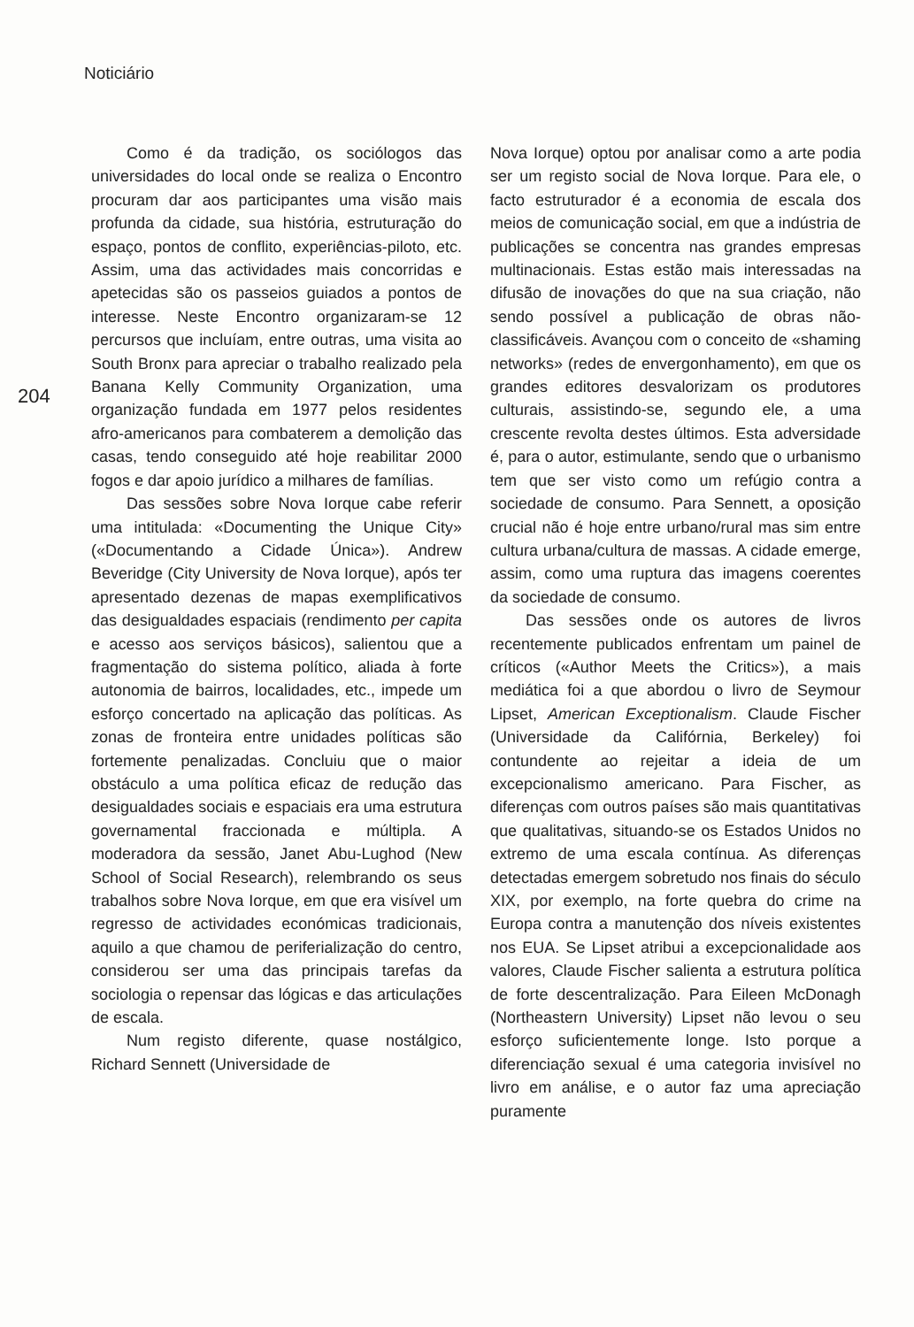Noticiário
204
Como é da tradição, os sociólogos das universidades do local onde se realiza o Encontro procuram dar aos participantes uma visão mais profunda da cidade, sua história, estruturação do espaço, pontos de conflito, experiências-piloto, etc. Assim, uma das actividades mais concorridas e apetecidas são os passeios guiados a pontos de interesse. Neste Encontro organizaram-se 12 percursos que incluíam, entre outras, uma visita ao South Bronx para apreciar o trabalho realizado pela Banana Kelly Community Organization, uma organização fundada em 1977 pelos residentes afro-americanos para combaterem a demolição das casas, tendo conseguido até hoje reabilitar 2000 fogos e dar apoio jurídico a milhares de famílias.
Das sessões sobre Nova Iorque cabe referir uma intitulada: «Documenting the Unique City» («Documentando a Cidade Única»). Andrew Beveridge (City University de Nova Iorque), após ter apresentado dezenas de mapas exemplificativos das desigualdades espaciais (rendimento per capita e acesso aos serviços básicos), salientou que a fragmentação do sistema político, aliada à forte autonomia de bairros, localidades, etc., impede um esforço concertado na aplicação das políticas. As zonas de fronteira entre unidades políticas são fortemente penalizadas. Concluiu que o maior obstáculo a uma política eficaz de redução das desigualdades sociais e espaciais era uma estrutura governamental fraccionada e múltipla. A moderadora da sessão, Janet Abu-Lughod (New School of Social Research), relembrando os seus trabalhos sobre Nova Iorque, em que era visível um regresso de actividades económicas tradicionais, aquilo a que chamou de periferialização do centro, considerou ser uma das principais tarefas da sociologia o repensar das lógicas e das articulações de escala.
Num registo diferente, quase nostálgico, Richard Sennett (Universidade de
Nova Iorque) optou por analisar como a arte podia ser um registo social de Nova Iorque. Para ele, o facto estruturador é a economia de escala dos meios de comunicação social, em que a indústria de publicações se concentra nas grandes empresas multinacionais. Estas estão mais interessadas na difusão de inovações do que na sua criação, não sendo possível a publicação de obras não-classificáveis. Avançou com o conceito de «shaming networks» (redes de envergonhamento), em que os grandes editores desvalorizam os produtores culturais, assistindo-se, segundo ele, a uma crescente revolta destes últimos. Esta adversidade é, para o autor, estimulante, sendo que o urbanismo tem que ser visto como um refúgio contra a sociedade de consumo. Para Sennett, a oposição crucial não é hoje entre urbano/rural mas sim entre cultura urbana/cultura de massas. A cidade emerge, assim, como uma ruptura das imagens coerentes da sociedade de consumo.
Das sessões onde os autores de livros recentemente publicados enfrentam um painel de críticos («Author Meets the Critics»), a mais mediática foi a que abordou o livro de Seymour Lipset, American Exceptionalism. Claude Fischer (Universidade da Califórnia, Berkeley) foi contundente ao rejeitar a ideia de um excepcionalismo americano. Para Fischer, as diferenças com outros países são mais quantitativas que qualitativas, situando-se os Estados Unidos no extremo de uma escala contínua. As diferenças detectadas emergem sobretudo nos finais do século XIX, por exemplo, na forte quebra do crime na Europa contra a manutenção dos níveis existentes nos EUA. Se Lipset atribui a excepcionalidade aos valores, Claude Fischer salienta a estrutura política de forte descentralização. Para Eileen McDonagh (Northeastern University) Lipset não levou o seu esforço suficientemente longe. Isto porque a diferenciação sexual é uma categoria invisível no livro em análise, e o autor faz uma apreciação puramente